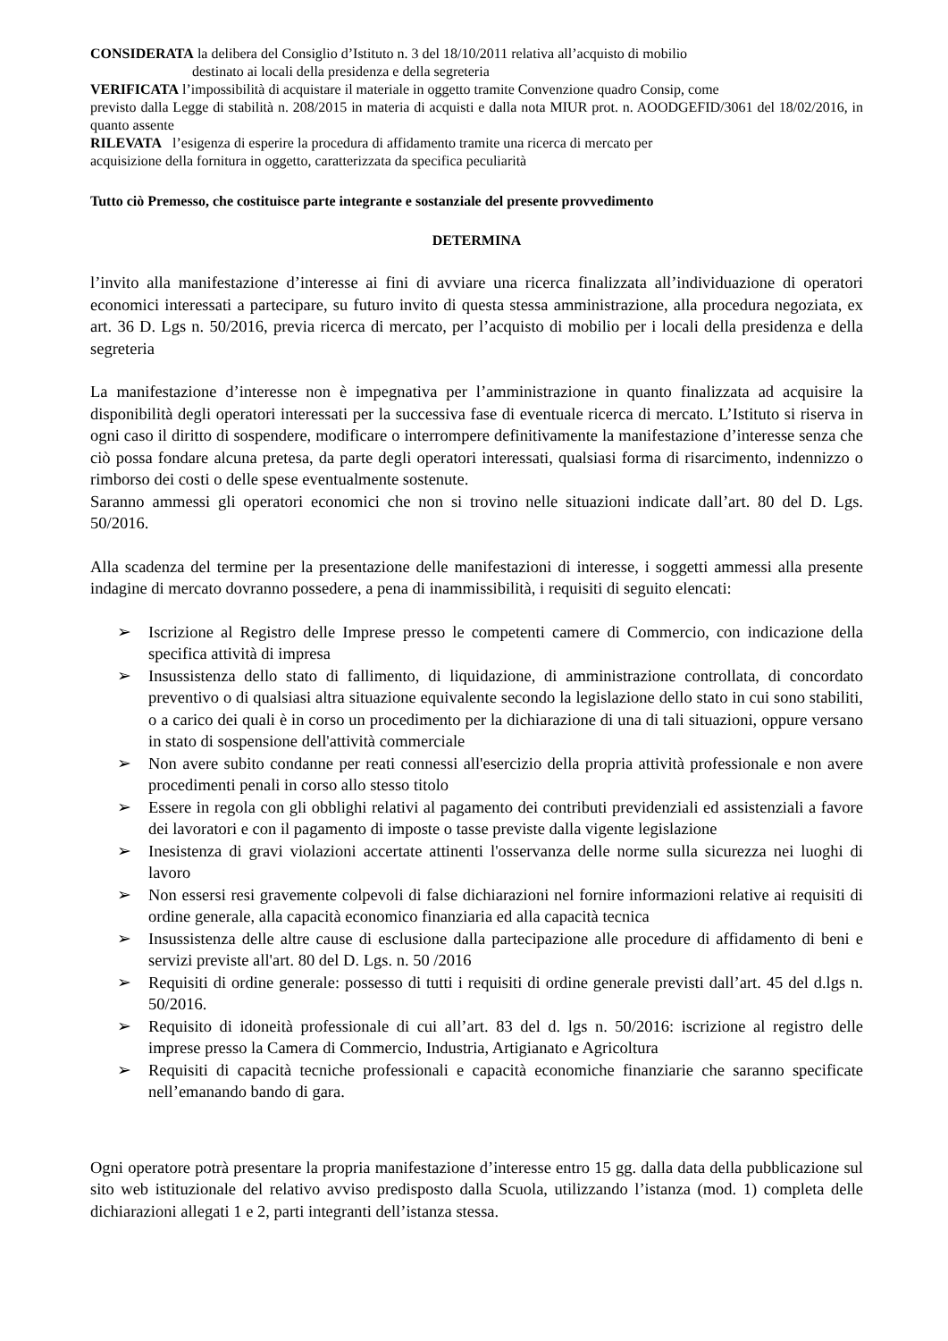CONSIDERATA la delibera del Consiglio d’Istituto n. 3 del 18/10/2011 relativa all’acquisto di mobilio
destinato ai locali della presidenza e della segreteria
VERIFICATA l’impossibilità di acquistare il materiale in oggetto tramite Convenzione quadro Consip, come
previsto dalla Legge di stabilità n. 208/2015 in materia di acquisti e dalla nota MIUR prot. n. AOODGEFID/3061 del 18/02/2016, in quanto assente
RILEVATA l’esigenza di esperire la procedura di affidamento tramite una ricerca di mercato per
acquisizione della fornitura in oggetto, caratterizzata da specifica peculiarità
Tutto ciò Premesso, che costituisce parte integrante e sostanziale del presente provvedimento
DETERMINA
l’invito alla manifestazione d’interesse ai fini di avviare una ricerca finalizzata all’individuazione di operatori economici interessati a partecipare, su futuro invito di questa stessa amministrazione, alla procedura negoziata, ex art. 36 D. Lgs n. 50/2016, previa ricerca di mercato, per l’acquisto di mobilio per i locali della presidenza e della segreteria
La manifestazione d’interesse non è impegnativa per l’amministrazione in quanto finalizzata ad acquisire la disponibilità degli operatori interessati per la successiva fase di eventuale ricerca di mercato. L’Istituto si riserva in ogni caso il diritto di sospendere, modificare o interrompere definitivamente la manifestazione d’interesse senza che ciò possa fondare alcuna pretesa, da parte degli operatori interessati, qualsiasi forma di risarcimento, indennizzo o rimborso dei costi o delle spese eventualmente sostenute.
Saranno ammessi gli operatori economici che non si trovino nelle situazioni indicate dall’art. 80 del D. Lgs. 50/2016.
Alla scadenza del termine per la presentazione delle manifestazioni di interesse, i soggetti ammessi alla presente indagine di mercato dovranno possedere, a pena di inammissibilità, i requisiti di seguito elencati:
➢ Iscrizione al Registro delle Imprese presso le competenti camere di Commercio, con indicazione della specifica attività di impresa
➢ Insussistenza dello stato di fallimento, di liquidazione, di amministrazione controllata, di concordato preventivo o di qualsiasi altra situazione equivalente secondo la legislazione dello stato in cui sono stabiliti, o a carico dei quali è in corso un procedimento per la dichiarazione di una di tali situazioni, oppure versano in stato di sospensione dell'attività commerciale
➢ Non avere subito condanne per reati connessi all'esercizio della propria attività professionale e non avere procedimenti penali in corso allo stesso titolo
➢ Essere in regola con gli obblighi relativi al pagamento dei contributi previdenziali ed assistenziali a favore dei lavoratori e con il pagamento di imposte o tasse previste dalla vigente legislazione
➢ Inesistenza di gravi violazioni accertate attinenti l'osservanza delle norme sulla sicurezza nei luoghi di lavoro
➢ Non essersi resi gravemente colpevoli di false dichiarazioni nel fornire informazioni relative ai requisiti di ordine generale, alla capacità economico finanziaria ed alla capacità tecnica
➢ Insussistenza delle altre cause di esclusione dalla partecipazione alle procedure di affidamento di beni e servizi previste all'art. 80 del D. Lgs. n. 50 /2016
➢ Requisiti di ordine generale: possesso di tutti i requisiti di ordine generale previsti dall’art. 45 del d.lgs n. 50/2016.
➢ Requisito di idoneità professionale di cui all’art. 83 del d. lgs n. 50/2016: iscrizione al registro delle imprese presso la Camera di Commercio, Industria, Artigianato e Agricoltura
➢ Requisiti di capacità tecniche professionali e capacità economiche finanziarie che saranno specificate nell’emanando bando di gara.
Ogni operatore potrà presentare la propria manifestazione d’interesse entro 15 gg. dalla data della pubblicazione sul sito web istituzionale del relativo avviso predisposto dalla Scuola, utilizzando l’istanza (mod. 1) completa delle dichiarazioni allegati 1 e 2, parti integranti dell’istanza stessa.